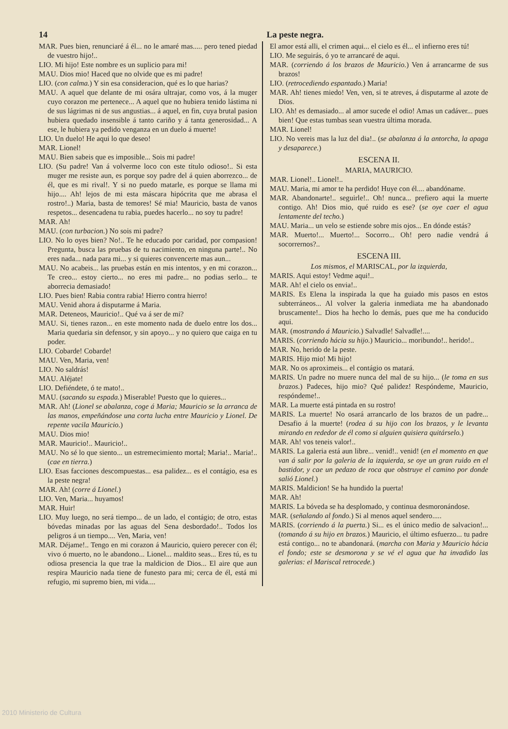14 La peste negra.
MAR. Pues bien, renunciaré á él... no le amaré mas..... pero tened piedad de vuestro hijo!..
LIO. Mi hijo! Este nombre es un suplicio para mi!
MAU. Dios mio! Haced que no olvide que es mi padre!
LIO. (con calma.) Y sin esa consideracion, qué es lo que harias?
MAU. A aquel que delante de mi osára ultrajar, como vos, á la muger cuyo corazon me pertenece... A aquel que no hubiera tenido lástima ni de sus lágrimas ni de sus angustias... á aquel, en fin, cuya brutal pasion hubiera quedado insensible á tanto cariño y á tanta generosidad... A ese, le hubiera ya pedido venganza en un duelo á muerte!
LIO. Un duelo! He aqui lo que deseo!
MAR. Lionel!
MAU. Bien sabeis que es imposible... Sois mi padre!
LIO. (Su padre! Van á volverme loco con este título odioso!.. Si esta muger me resiste aun, es porque soy padre del á quien aborrezco... de él, que es mi rival!. Y si no puedo matarle, es porque se llama mi hijo.... Ah! lejos de mi esta máscara hipócrita que me abrasa el rostro!..) Maria, basta de temores! Sé mia! Mauricio, basta de vanos respetos... desencadena tu rabia, puedes hacerlo... no soy tu padre!
MAR. Ah!
MAU. (con turbacion.) No sois mi padre?
LIO. No lo oyes bien? No!.. Te he educado por caridad, por compasion! Pregunta, busca las pruebas de tu nacimiento, en ninguna parte!.. No eres nada... nada para mi... y si quieres convencerte mas aun...
MAU. No acabeis... las pruebas están en mis intentos, y en mi corazon... Te creo... estoy cierto... no eres mi padre... no podias serlo... te aborrecia demasiado!
LIO. Pues bien! Rabia contra rabia! Hierro contra hierro!
MAU. Venid ahora á disputarme á Maria.
MAR. Deteneos, Mauricio!.. Qué va á ser de mi?
MAU. Si, tienes razon... en este momento nada de duelo entre los dos... Maria quedaria sin defensor, y sin apoyo... y no quiero que caiga en tu poder.
LIO. Cobarde! Cobarde!
MAU. Ven, Maria, ven!
LIO. No saldrás!
MAU. Aléjate!
LIO. Defiéndete, ó te mato!..
MAU. (sacando su espada.) Miserable! Puesto que lo quieres...
MAR. Ah! (Lionel se abalanza, coge á Maria; Mauricio se la arranca de las manos, empeñándose una corta lucha entre Mauricio y Lionel. De repente vacila Mauricio.)
MAU. Dios mio!
MAR. Mauricio!.. Mauricio!..
MAU. No sé lo que siento... un estremecimiento mortal; Maria!.. Maria!.. (cae en tierra.)
LIO. Esas facciones descompuestas... esa palidez... es el contágio, esa es la peste negra!
MAR. Ah! (corre á Lionel.)
LIO. Ven, Maria... huyamos!
MAR. Huir!
LIO. Muy luego, no será tiempo... de un lado, el contágio; de otro, estas bóvedas minadas por las aguas del Sena desbordado!.. Todos los peligros á un tiempo.... Ven, Maria, ven!
MAR. Déjame!.. Tengo en mi corazon á Mauricio, quiero perecer con él; vivo ó muerto, no le abandono... Lionel... maldito seas... Eres tú, es tu odiosa presencia la que trae la maldicion de Dios... El aire que aun respira Mauricio nada tiene de funesto para mi; cerca de él, está mi refugio, mi supremo bien, mi vida....
El amor está alli, el crimen aqui... el cielo es él... el infierno eres tú!
LIO. Me seguirás, ó yo te arrancaré de aqui.
MAR. (corriendo á los brazos de Mauricio.) Ven á arrancarme de sus brazos!
LIO. (retrocediendo espantado.) Maria!
MAR. Ah! tienes miedo! Ven, ven, si te atreves, á disputarme al azote de Dios.
LIO. Ah! es demasiado... al amor sucede el odio! Amas un cadáver... pues bien! Que estas tumbas sean vuestra última morada.
MAR. Lionel!
LIO. No vereis mas la luz del dia!.. (se abalanza á la antorcha, la apaga y desaparece.)
ESCENA II.
MARIA, MAURICIO.
MAR. Lionel!.. Lionel!..
MAU. Maria, mi amor te ha perdido! Huye con él.... abandóname.
MAR. Abandonarte!.. seguirle!.. Oh! nunca... prefiero aqui la muerte contigo. Ah! Dios mio, qué ruido es ese? (se oye caer el agua lentamente del techo.)
MAU. Maria... un velo se estiende sobre mis ojos... En dónde estás?
MAR. Muerto!... Muerto!... Socorro... Oh! pero nadie vendrá á socorrernos?..
ESCENA III.
Los mismos, el MARISCAL, por la izquierda,
MARIS. Aqui estoy! Vedme aqui!..
MAR. Ah! el cielo os envia!..
MARIS. Es Elena la inspirada la que ha guiado mis pasos en estos subterráneos... Al volver la galeria inmediata me ha abandonado bruscamente!.. Dios ha hecho lo demás, pues que me ha conducido aqui.
MAR. (mostrando á Mauricio.) Salvadle! Salvadle!....
MARIS. (corriendo hácia su hijo.) Mauricio... moribundo!.. herido!..
MAR. No, herido de la peste.
MARIS. Hijo mio! Mi hijo!
MAR. No os aproximeis... el contágio os matará.
MARIS. Un padre no muere nunca del mal de su hijo... (le toma en sus brazos.) Padeces, hijo mio? Qué palidez! Respóndeme, Mauricio, respóndeme!..
MAR. La muerte está pintada en su rostro!
MARIS. La muerte! No osará arrancarlo de los brazos de un padre... Desafio á la muerte! (rodea á su hijo con los brazos, y le levanta mirando en rededor de él como si alguien quisiera quitárselo.)
MAR. Ah! vos teneis valor!..
MARIS. La galeria está aun libre... venid!.. venid! (en el momento en que van á salir por la galeria de la izquierda, se oye un gran ruido en el bastidor, y cae un pedazo de roca que obstruye el camino por donde salió Lionel.)
MARIS. Maldicion! Se ha hundido la puerta!
MAR. Ah!
MARIS. La bóveda se ha desplomado, y continua desmoronándose.
MAR. (señalando al fondo.) Si al menos aquel sendero.....
MARIS. (corriendo á la puerta.) Si... es el único medio de salvacion!... (tomando á su hijo en brazos.) Mauricio, el último esfuerzo... tu padre está contigo... no te abandonará. (marcha con Maria y Mauricio hácia el fondo; este se desmorona y se vé el agua que ha invadido las galerias: el Mariscal retrocede.)
2010 Ministerio de Cultura